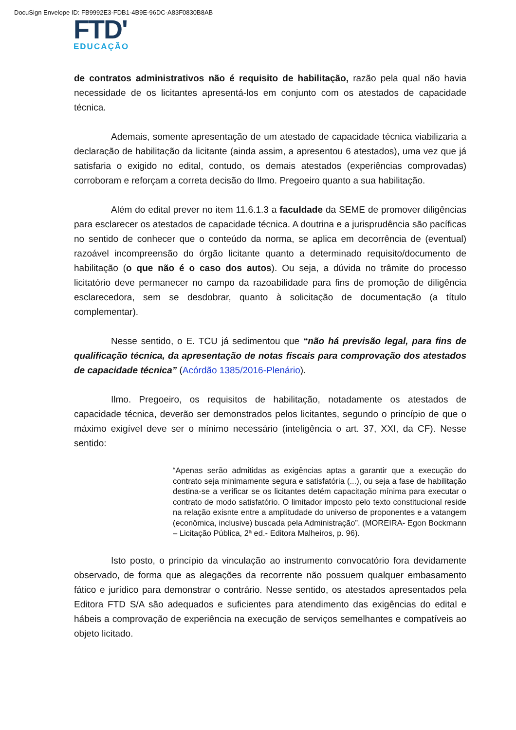DocuSign Envelope ID: FB9992E3-FDB1-4B9E-96DC-A83F0830B8AB
FTD'
EDUCAÇÃO
de contratos administrativos não é requisito de habilitação, razão pela qual não havia necessidade de os licitantes apresentá-los em conjunto com os atestados de capacidade técnica.
Ademais, somente apresentação de um atestado de capacidade técnica viabilizaria a declaração de habilitação da licitante (ainda assim, a apresentou 6 atestados), uma vez que já satisfaria o exigido no edital, contudo, os demais atestados (experiências comprovadas) corroboram e reforçam a correta decisão do Ilmo. Pregoeiro quanto a sua habilitação.
Além do edital prever no item 11.6.1.3 a faculdade da SEME de promover diligências para esclarecer os atestados de capacidade técnica. A doutrina e a jurisprudência são pacíficas no sentido de conhecer que o conteúdo da norma, se aplica em decorrência de (eventual) razoável incompreensão do órgão licitante quanto a determinado requisito/documento de habilitação (o que não é o caso dos autos). Ou seja, a dúvida no trâmite do processo licitatório deve permanecer no campo da razoabilidade para fins de promoção de diligência esclarecedora, sem se desdobrar, quanto à solicitação de documentação (a título complementar).
Nesse sentido, o E. TCU já sedimentou que “não há previsão legal, para fins de qualificação técnica, da apresentação de notas fiscais para comprovação dos atestados de capacidade técnica” (Acórdão 1385/2016-Plenário).
Ilmo. Pregoeiro, os requisitos de habilitação, notadamente os atestados de capacidade técnica, deverão ser demonstrados pelos licitantes, segundo o princípio de que o máximo exigível deve ser o mínimo necessário (inteligência o art. 37, XXI, da CF). Nesse sentido:
“Apenas serão admitidas as exigências aptas a garantir que a execução do contrato seja minimamente segura e satisfatória (...), ou seja a fase de habilitação destina-se a verificar se os licitantes detém capacitação mínima para executar o contrato de modo satisfatório. O limitador imposto pelo texto constitucional reside na relação exisnte entre a amplitudade do universo de proponentes e a vatangem (econômica, inclusive) buscada pela Administração”. (MOREIRA- Egon Bockmann – Licitação Pública, 2ª ed.- Editora Malheiros, p. 96).
Isto posto, o princípio da vinculação ao instrumento convocatório fora devidamente observado, de forma que as alegações da recorrente não possuem qualquer embasamento fático e jurídico para demonstrar o contrário. Nesse sentido, os atestados apresentados pela Editora FTD S/A são adequados e suficientes para atendimento das exigências do edital e hábeis a comprovação de experiência na execução de serviços semelhantes e compatíveis ao objeto licitado.